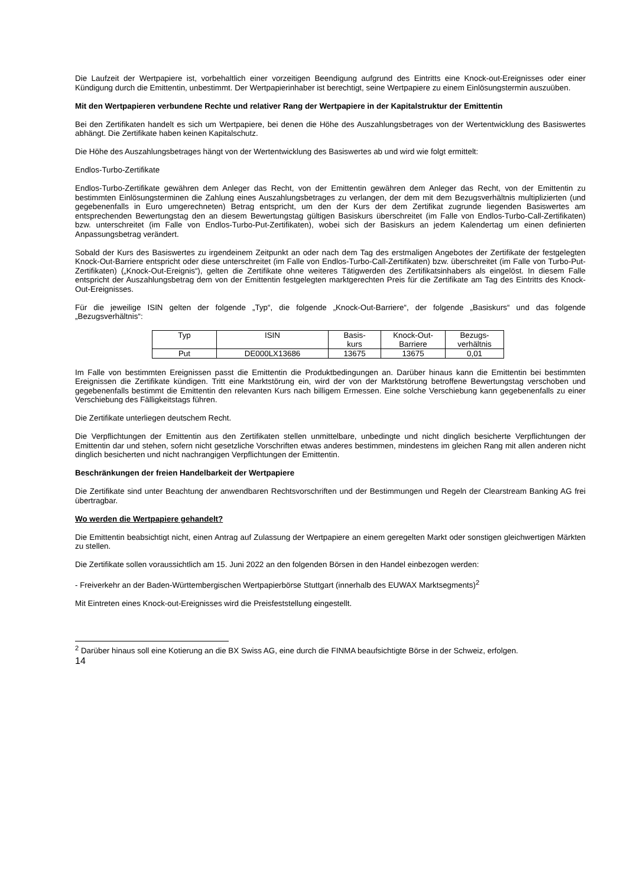Die Laufzeit der Wertpapiere ist, vorbehaltlich einer vorzeitigen Beendigung aufgrund des Eintritts eine Knock-out-Ereignisses oder einer Kündigung durch die Emittentin, unbestimmt. Der Wertpapierinhaber ist berechtigt, seine Wertpapiere zu einem Einlösungstermin auszuüben.
Mit den Wertpapieren verbundene Rechte und relativer Rang der Wertpapiere in der Kapitalstruktur der Emittentin
Bei den Zertifikaten handelt es sich um Wertpapiere, bei denen die Höhe des Auszahlungsbetrages von der Wertentwicklung des Basiswertes abhängt. Die Zertifikate haben keinen Kapitalschutz.
Die Höhe des Auszahlungsbetrages hängt von der Wertentwicklung des Basiswertes ab und wird wie folgt ermittelt:
Endlos-Turbo-Zertifikate
Endlos-Turbo-Zertifikate gewähren dem Anleger das Recht, von der Emittentin gewähren dem Anleger das Recht, von der Emittentin zu bestimmten Einlösungsterminen die Zahlung eines Auszahlungsbetrages zu verlangen, der dem mit dem Bezugsverhältnis multiplizierten (und gegebenenfalls in Euro umgerechneten) Betrag entspricht, um den der Kurs der dem Zertifikat zugrunde liegenden Basiswertes am entsprechenden Bewertungstag den an diesem Bewertungstag gültigen Basiskurs überschreitet (im Falle von Endlos-Turbo-Call-Zertifikaten) bzw. unterschreitet (im Falle von Endlos-Turbo-Put-Zertifikaten), wobei sich der Basiskurs an jedem Kalendertag um einen definierten Anpassungsbetrag verändert.
Sobald der Kurs des Basiswertes zu irgendeinem Zeitpunkt an oder nach dem Tag des erstmaligen Angebotes der Zertifikate der festgelegten Knock-Out-Barriere entspricht oder diese unterschreitet (im Falle von Endlos-Turbo-Call-Zertifikaten) bzw. überschreitet (im Falle von Turbo-Put-Zertifikaten) („Knock-Out-Ereignis“), gelten die Zertifikate ohne weiteres Tätigwerden des Zertifikatsinhabers als eingelöst. In diesem Falle entspricht der Auszahlungsbetrag dem von der Emittentin festgelegten marktgerechten Preis für die Zertifikate am Tag des Eintritts des Knock-Out-Ereignisses.
Für die jeweilige ISIN gelten der folgende „Typ“, die folgende „Knock-Out-Barriere“, der folgende „Basiskurs“ und das folgende „Bezugsverhältnis“:
| Typ | ISIN | Basis- kurs | Knock-Out- Barriere | Bezugs- verhältnis |
| --- | --- | --- | --- | --- |
| Put | DE000LX13686 | 13675 | 13675 | 0,01 |
Im Falle von bestimmten Ereignissen passt die Emittentin die Produktbedingungen an. Darüber hinaus kann die Emittentin bei bestimmten Ereignissen die Zertifikate kündigen. Tritt eine Marktstörung ein, wird der von der Marktstörung betroffene Bewertungstag verschoben und gegebenenfalls bestimmt die Emittentin den relevanten Kurs nach billigem Ermessen. Eine solche Verschiebung kann gegebenenfalls zu einer Verschiebung des Fälligkeitstags führen.
Die Zertifikate unterliegen deutschem Recht.
Die Verpflichtungen der Emittentin aus den Zertifikaten stellen unmittelbare, unbedingte und nicht dinglich besicherte Verpflichtungen der Emittentin dar und stehen, sofern nicht gesetzliche Vorschriften etwas anderes bestimmen, mindestens im gleichen Rang mit allen anderen nicht dinglich besicherten und nicht nachrangigen Verpflichtungen der Emittentin.
Beschränkungen der freien Handelbarkeit der Wertpapiere
Die Zertifikate sind unter Beachtung der anwendbaren Rechtsvorschriften und der Bestimmungen und Regeln der Clearstream Banking AG frei übertragbar.
Wo werden die Wertpapiere gehandelt?
Die Emittentin beabsichtigt nicht, einen Antrag auf Zulassung der Wertpapiere an einem geregelten Markt oder sonstigen gleichwertigen Märkten zu stellen.
Die Zertifikate sollen voraussichtlich am 15. Juni 2022 an den folgenden Börsen in den Handel einbezogen werden:
- Freiverkehr an der Baden-Württembergischen Wertpapierbörse Stuttgart (innerhalb des EUWAX Marktsegments)<sup>2</sup>
Mit Eintreten eines Knock-out-Ereignisses wird die Preisfeststellung eingestellt.
<sup>2</sup> Darüber hinaus soll eine Kotierung an die BX Swiss AG, eine durch die FINMA beaufsichtigte Börse in der Schweiz, erfolgen.
14